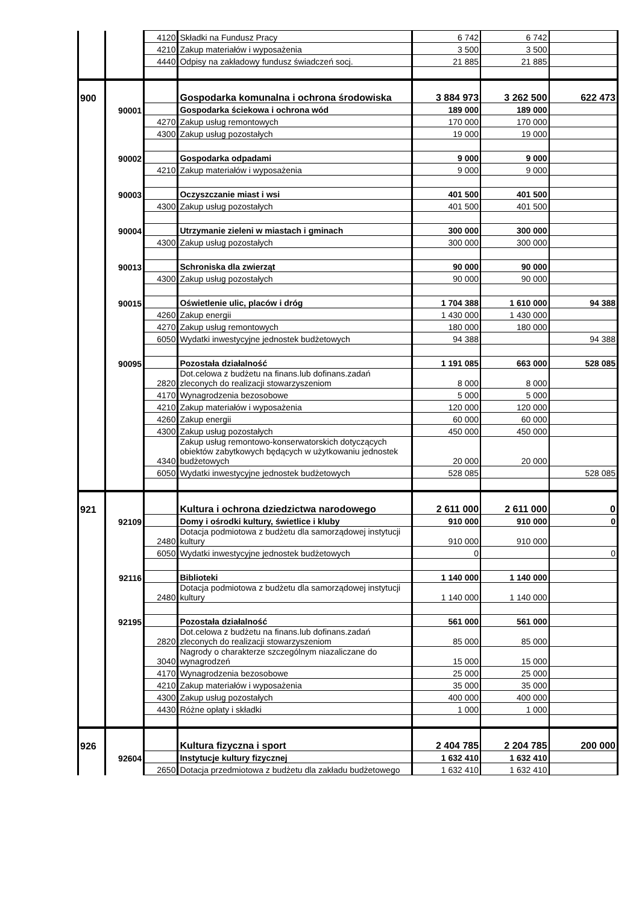| | | 4120 | Składki na Fundusz Pracy | 6 742 | 6 742 | |
| | | 4210 | Zakup materiałów i wyposażenia | 3 500 | 3 500 | |
| | | 4440 | Odpisy na zakładowy fundusz świadczeń socj. | 21 885 | 21 885 | |
| 900 | | | Gospodarka komunalna i ochrona środowiska | 3 884 973 | 3 262 500 | 622 473 |
| | 90001 | | Gospodarka ściekowa i ochrona wód | 189 000 | 189 000 | |
| | | 4270 | Zakup usług remontowych | 170 000 | 170 000 | |
| | | 4300 | Zakup usług pozostałych | 19 000 | 19 000 | |
| | 90002 | | Gospodarka odpadami | 9 000 | 9 000 | |
| | | 4210 | Zakup materiałów i wyposażenia | 9 000 | 9 000 | |
| | 90003 | | Oczyszczanie miast i wsi | 401 500 | 401 500 | |
| | | 4300 | Zakup usług pozostałych | 401 500 | 401 500 | |
| | 90004 | | Utrzymanie zieleni w miastach i gminach | 300 000 | 300 000 | |
| | | 4300 | Zakup usług pozostałych | 300 000 | 300 000 | |
| | 90013 | | Schroniska dla zwierząt | 90 000 | 90 000 | |
| | | 4300 | Zakup usług pozostałych | 90 000 | 90 000 | |
| | 90015 | | Oświetlenie ulic, placów i dróg | 1 704 388 | 1 610 000 | 94 388 |
| | | 4260 | Zakup energii | 1 430 000 | 1 430 000 | |
| | | 4270 | Zakup usług remontowych | 180 000 | 180 000 | |
| | | 6050 | Wydatki inwestycyjne jednostek budżetowych | 94 388 | | 94 388 |
| | 90095 | | Pozostała działalność | 1 191 085 | 663 000 | 528 085 |
| | | 2820 | Dot.celowa z budżetu na finans.lub dofinans.zadań zleconych do realizacji stowarzyszeniom | 8 000 | 8 000 | |
| | | 4170 | Wynagrodzenia bezosobowe | 5 000 | 5 000 | |
| | | 4210 | Zakup materiałów i wyposażenia | 120 000 | 120 000 | |
| | | 4260 | Zakup energii | 60 000 | 60 000 | |
| | | 4300 | Zakup usług pozostałych | 450 000 | 450 000 | |
| | | 4340 | Zakup usług remontowo-konserwatorskich dotyczących obiektów zabytkowych będących w użytkowaniu jednostek budżetowych | 20 000 | 20 000 | |
| | | 6050 | Wydatki inwestycyjne jednostek budżetowych | 528 085 | | 528 085 |
| 921 | | | Kultura i ochrona dziedzictwa narodowego | 2 611 000 | 2 611 000 | 0 |
| | 92109 | | Domy i ośrodki kultury, świetlice i kluby | 910 000 | 910 000 | 0 |
| | | 2480 | Dotacja podmiotowa z budżetu dla samorządowej instytucji kultury | 910 000 | 910 000 | |
| | | 6050 | Wydatki inwestycyjne jednostek budżetowych | 0 | | 0 |
| | 92116 | | Biblioteki | 1 140 000 | 1 140 000 | |
| | | 2480 | Dotacja podmiotowa z budżetu dla samorządowej instytucji kultury | 1 140 000 | 1 140 000 | |
| | 92195 | | Pozostała działalność | 561 000 | 561 000 | |
| | | 2820 | Dot.celowa z budżetu na finans.lub dofinans.zadań zleconych do realizacji stowarzyszeniom | 85 000 | 85 000 | |
| | | 3040 | Nagrody o charakterze szczególnym niazaliczane do wynagrodzeń | 15 000 | 15 000 | |
| | | 4170 | Wynagrodzenia bezosobowe | 25 000 | 25 000 | |
| | | 4210 | Zakup materiałów i wyposażenia | 35 000 | 35 000 | |
| | | 4300 | Zakup usług pozostałych | 400 000 | 400 000 | |
| | | 4430 | Różne opłaty i składki | 1 000 | 1 000 | |
| 926 | | | Kultura fizyczna i sport | 2 404 785 | 2 204 785 | 200 000 |
| | 92604 | | Instytucje kultury fizycznej | 1 632 410 | 1 632 410 | |
| | | 2650 | Dotacja przedmiotowa z budżetu dla zakładu budżetowego | 1 632 410 | 1 632 410 | |